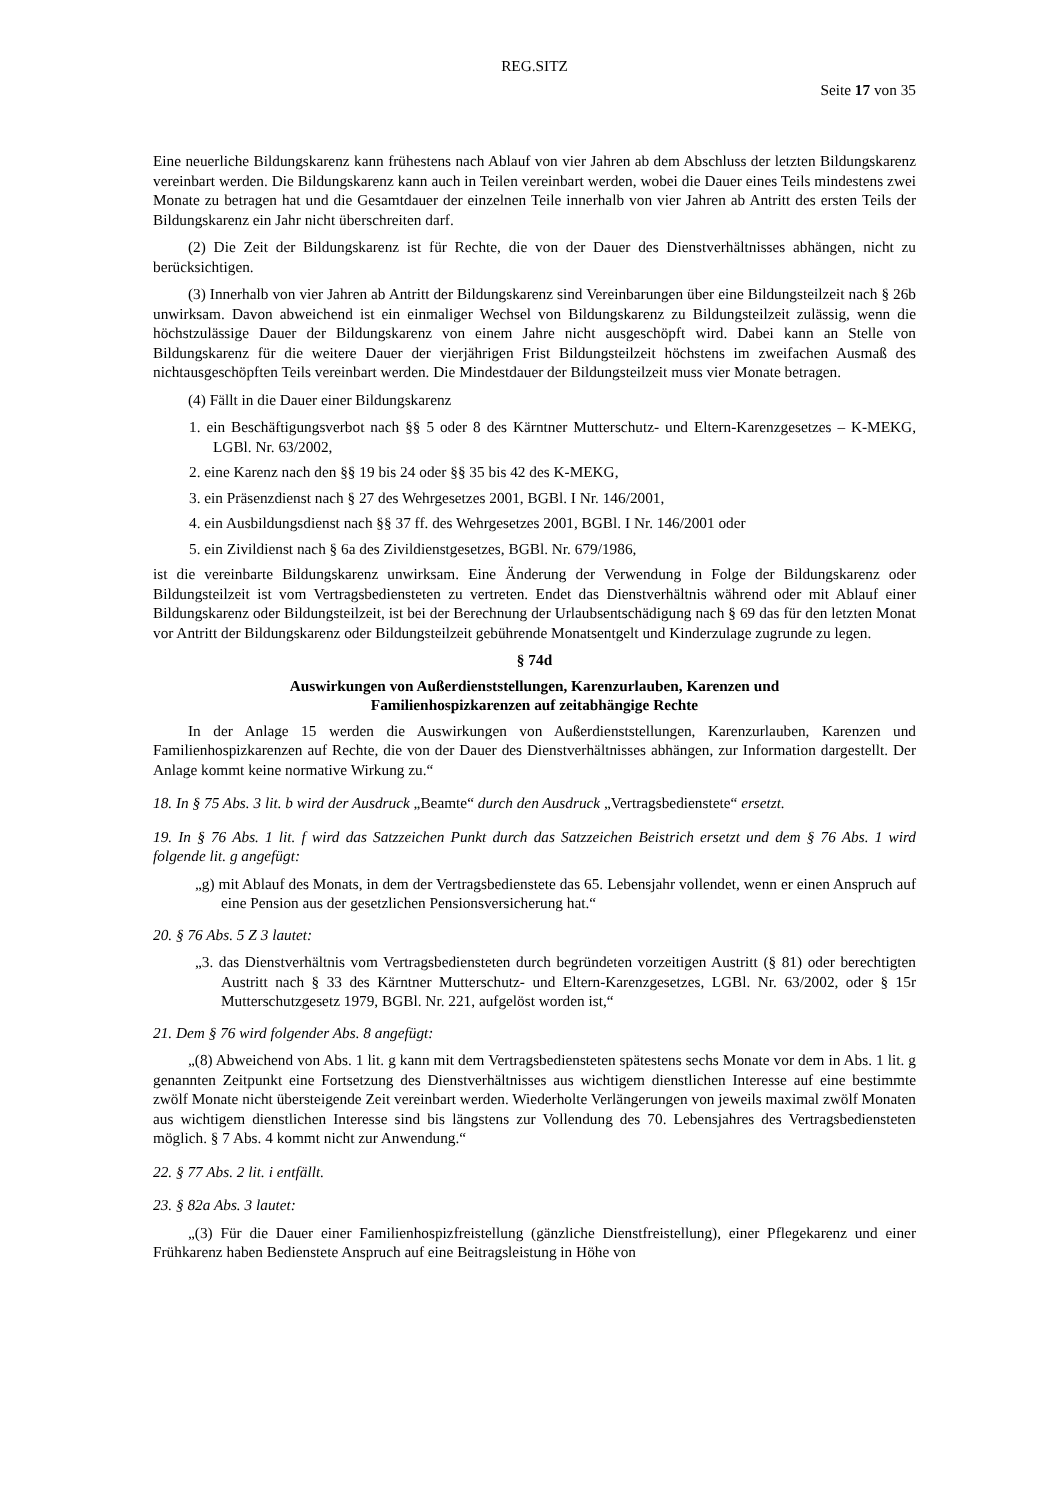REG.SITZ
Seite 17 von 35
Eine neuerliche Bildungskarenz kann frühestens nach Ablauf von vier Jahren ab dem Abschluss der letzten Bildungskarenz vereinbart werden. Die Bildungskarenz kann auch in Teilen vereinbart werden, wobei die Dauer eines Teils mindestens zwei Monate zu betragen hat und die Gesamtdauer der einzelnen Teile innerhalb von vier Jahren ab Antritt des ersten Teils der Bildungskarenz ein Jahr nicht überschreiten darf.
(2) Die Zeit der Bildungskarenz ist für Rechte, die von der Dauer des Dienstverhältnisses abhängen, nicht zu berücksichtigen.
(3) Innerhalb von vier Jahren ab Antritt der Bildungskarenz sind Vereinbarungen über eine Bildungsteilzeit nach § 26b unwirksam. Davon abweichend ist ein einmaliger Wechsel von Bildungskarenz zu Bildungsteilzeit zulässig, wenn die höchstzulässige Dauer der Bildungskarenz von einem Jahre nicht ausgeschöpft wird. Dabei kann an Stelle von Bildungskarenz für die weitere Dauer der vierjährigen Frist Bildungsteilzeit höchstens im zweifachen Ausmaß des nichtausgeschöpften Teils vereinbart werden. Die Mindestdauer der Bildungsteilzeit muss vier Monate betragen.
(4) Fällt in die Dauer einer Bildungskarenz
1. ein Beschäftigungsverbot nach §§ 5 oder 8 des Kärntner Mutterschutz- und Eltern-Karenzgesetzes – K-MEKG, LGBl. Nr. 63/2002,
2. eine Karenz nach den §§ 19 bis 24 oder §§ 35 bis 42 des K-MEKG,
3. ein Präsenzdienst nach § 27 des Wehrgesetzes 2001, BGBl. I Nr. 146/2001,
4. ein Ausbildungsdienst nach §§ 37 ff. des Wehrgesetzes 2001, BGBl. I Nr. 146/2001 oder
5. ein Zivildienst nach § 6a des Zivildienstgesetzes, BGBl. Nr. 679/1986,
ist die vereinbarte Bildungskarenz unwirksam. Eine Änderung der Verwendung in Folge der Bildungskarenz oder Bildungsteilzeit ist vom Vertragsbediensteten zu vertreten. Endet das Dienstverhältnis während oder mit Ablauf einer Bildungskarenz oder Bildungsteilzeit, ist bei der Berechnung der Urlaubsentschädigung nach § 69 das für den letzten Monat vor Antritt der Bildungskarenz oder Bildungsteilzeit gebührende Monatsentgelt und Kinderzulage zugrunde zu legen.
§ 74d
Auswirkungen von Außerdienststellungen, Karenzurlauben, Karenzen und
Familienhospizkarenzen auf zeitabhängige Rechte
In der Anlage 15 werden die Auswirkungen von Außerdienststellungen, Karenzurlauben, Karenzen und Familienhospizkarenzen auf Rechte, die von der Dauer des Dienstverhältnisses abhängen, zur Information dargestellt. Der Anlage kommt keine normative Wirkung zu.“
18. In § 75 Abs. 3 lit. b wird der Ausdruck „Beamte“ durch den Ausdruck „Vertragsbedienstete“ ersetzt.
19. In § 76 Abs. 1 lit. f wird das Satzzeichen Punkt durch das Satzzeichen Beistrich ersetzt und dem § 76 Abs. 1 wird folgende lit. g angefügt:
„g) mit Ablauf des Monats, in dem der Vertragsbedienstete das 65. Lebensjahr vollendet, wenn er einen Anspruch auf eine Pension aus der gesetzlichen Pensionsversicherung hat.“
20. § 76 Abs. 5 Z 3 lautet:
„3. das Dienstverhältnis vom Vertragsbediensteten durch begründeten vorzeitigen Austritt (§ 81) oder berechtigten Austritt nach § 33 des Kärntner Mutterschutz- und Eltern-Karenzgesetzes, LGBl. Nr. 63/2002, oder § 15r Mutterschutzgesetz 1979, BGBl. Nr. 221, aufgelöst worden ist,“
21. Dem § 76 wird folgender Abs. 8 angefügt:
„(8) Abweichend von Abs. 1 lit. g kann mit dem Vertragsbediensteten spätestens sechs Monate vor dem in Abs. 1 lit. g genannten Zeitpunkt eine Fortsetzung des Dienstverhältnisses aus wichtigem dienstlichen Interesse auf eine bestimmte zwölf Monate nicht übersteigende Zeit vereinbart werden. Wiederholte Verlängerungen von jeweils maximal zwölf Monaten aus wichtigem dienstlichen Interesse sind bis längstens zur Vollendung des 70. Lebensjahres des Vertragsbediensteten möglich. § 7 Abs. 4 kommt nicht zur Anwendung.“
22. § 77 Abs. 2 lit. i entfällt.
23. § 82a Abs. 3 lautet:
„(3) Für die Dauer einer Familienhospizfreistellung (gänzliche Dienstfreistellung), einer Pflegekarenz und einer Frühkarenz haben Bedienstete Anspruch auf eine Beitragsleistung in Höhe von